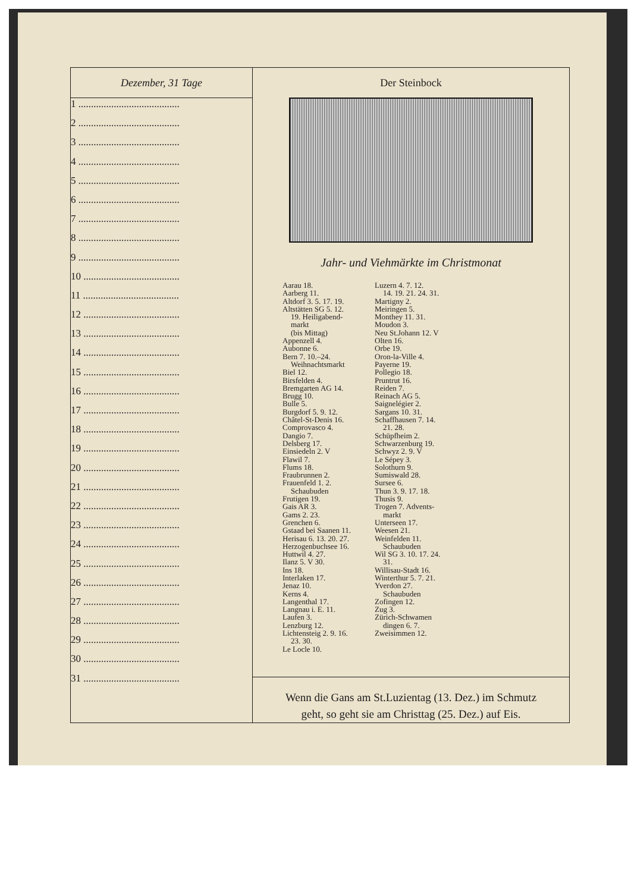| Dezember, 31 Tage | Der Steinbock Jahr- und Viehmärkte im Christmonat Aarau 18. Aarberg 11. Altdorf 3. 5. 17. 19. Altstätten SG 5. 12. 19. Heiligabend- markt (bis Mittag) Appenzell 4. Aubonne 6. Bern 7. 10.–24. Weihnachtsmarkt Biel 12. Birsfelden 4. Bremgarten AG 14. Brugg 10. Bulle 5. Burgdorf 5. 9. 12. Châtel-St-Denis 16. Comprovasco 4. Dangio 7. Delsberg 17. Einsiedeln 2. V Flawil 7. Flums 18. Fraubrunnen 2. Frauenfeld 1. 2. Schaubuden Frutigen 19. Gais AR 3. Gams 2. 23. Grenchen 6. Gstaad bei Saanen 11. Herisau 6. 13. 20. 27. Herzogenbuchsee 16. Huttwil 4. 27. Ilanz 5. V 30. Ins 18. Interlaken 17. Jenaz 10. Kerns 4. Langenthal 17. Langnau i. E. 11. Laufen 3. Lenzburg 12. Lichtensteig 2. 9. 16. 23. 30. Le Locle 10. Luzern 4. 7. 12. 14. 19. 21. 24. 31. Martigny 2. Meiringen 5. Monthey 11. 31. Moudon 3. Neu St.Johann 12. V Olten 16. Orbe 19. Oron-la-Ville 4. Payerne 19. Pollegio 18. Pruntrut 16. Reiden 7. Reinach AG 5. Saignelégier 2. Sargans 10. 31. Schaffhausen 7. 14. 21. 28. Schüpfheim 2. Schwarzenburg 19. Schwyz 2. 9. V Le Sépey 3. Solothurn 9. Sumiswald 28. Sursee 6. Thun 3. 9. 17. 18. Thusis 9. Trogen 7. Advents- markt Unterseen 17. Weesen 21. Weinfelden 11. Schaubuden Wil SG 3. 10. 17. 24. 31. Willisau-Stadt 16. Winterthur 5. 7. 21. Yverdon 27. Schaubuden Zofingen 12. Zug 3. Zürich-Schwamen dingen 6. 7. Zweisimmen 12. Wenn die Gans am St.Luzientag (13. Dez.) im Schmutz geht, so geht sie am Christtag (25. Dez.) auf Eis. |
| 1 ........................................ 2 ........................................ 3 ........................................ 4 ........................................ 5 ........................................ 6 ........................................ 7 ........................................ 8 ........................................ 9 ........................................ 10 ...................................... 11 ...................................... 12 ...................................... 13 ...................................... 14 ...................................... 15 ...................................... 16 ...................................... 17 ...................................... 18 ...................................... 19 ...................................... 20 ...................................... 21 ...................................... 22 ...................................... 23 ...................................... 24 ...................................... 25 ...................................... 26 ...................................... 27 ...................................... 28 ...................................... 29 ...................................... 30 ...................................... 31 ...................................... | |